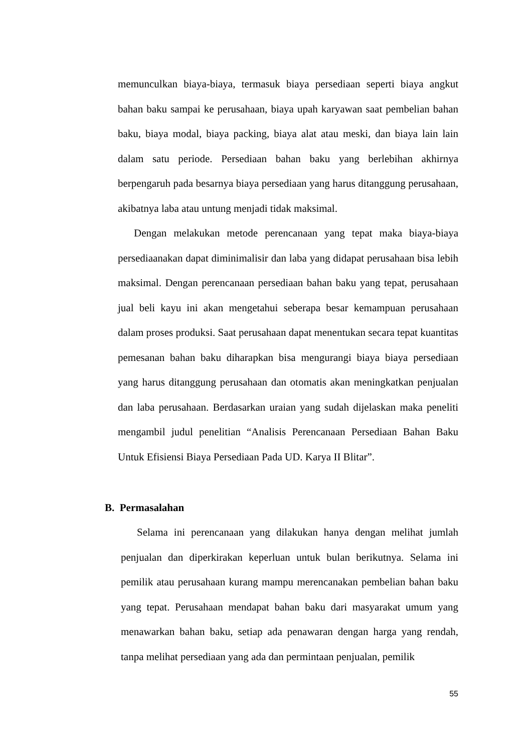memunculkan biaya-biaya, termasuk biaya persediaan seperti biaya angkut bahan baku sampai ke perusahaan, biaya upah karyawan saat pembelian bahan baku, biaya modal, biaya packing, biaya alat atau meski, dan biaya lain lain dalam satu periode. Persediaan bahan baku yang berlebihan akhirnya berpengaruh pada besarnya biaya persediaan yang harus ditanggung perusahaan, akibatnya laba atau untung menjadi tidak maksimal.
Dengan melakukan metode perencanaan yang tepat maka biaya-biaya persediaanakan dapat diminimalisir dan laba yang didapat perusahaan bisa lebih maksimal. Dengan perencanaan persediaan bahan baku yang tepat, perusahaan jual beli kayu ini akan mengetahui seberapa besar kemampuan perusahaan dalam proses produksi. Saat perusahaan dapat menentukan secara tepat kuantitas pemesanan bahan baku diharapkan bisa mengurangi biaya biaya persediaan yang harus ditanggung perusahaan dan otomatis akan meningkatkan penjualan dan laba perusahaan. Berdasarkan uraian yang sudah dijelaskan maka peneliti mengambil judul penelitian “Analisis Perencanaan Persediaan Bahan Baku Untuk Efisiensi Biaya Persediaan Pada UD. Karya II Blitar”.
B. Permasalahan
Selama ini perencanaan yang dilakukan hanya dengan melihat jumlah penjualan dan diperkirakan keperluan untuk bulan berikutnya. Selama ini pemilik atau perusahaan kurang mampu merencanakan pembelian bahan baku yang tepat. Perusahaan mendapat bahan baku dari masyarakat umum yang menawarkan bahan baku, setiap ada penawaran dengan harga yang rendah, tanpa melihat persediaan yang ada dan permintaan penjualan, pemilik
55